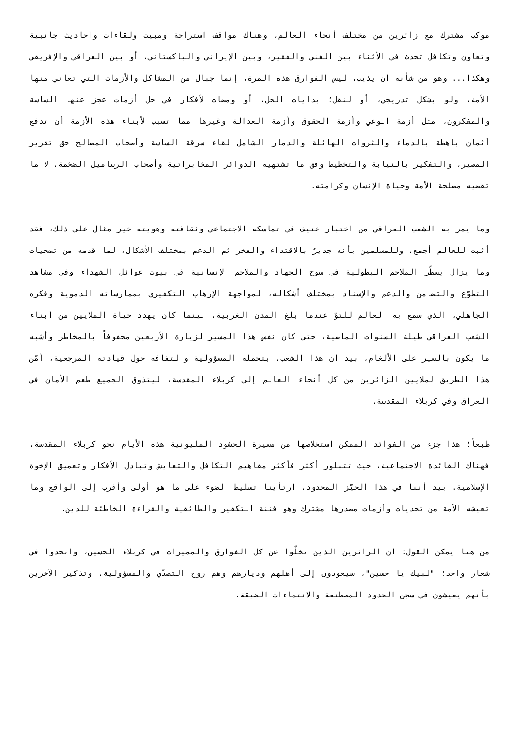موكب مشترك مع زائرين من مختلف أنحاء العالم، وهناك مواقف استراحة ومبيت ولقاءات وأحاديث جانبية وتعاون وتكافل تحدث في الأثناء بين الغني والفقير، وبين الإيراني والباكستاني، أو بين العراقي والإفريقي وهكذا... وهو من شأنه أن يذيب، ليس الفوارق هذه المرة، إنما جبال من المشاكل والأزمات التي تعاني منها الأمة، ولو بشكل تدريجي، أو لنقل؛ بدايات الحل، أو ومضات لأفكار في حل أزمات عجز عنها الساسة والمفكرون، مثل أزمة الوعي وأزمة الحقوق وأزمة العدالة وغيرها مما تسبب لأبناء هذه الأزمة أن تدفع أثمان باهظة بالدماء والثروات الهائلة والدمار الشامل لقاء سرقة الساسة وأصحاب المصالح حق تقرير المصير، والتفكير بالنيابة والتخطيط وفق ما تشتهيه الدوائر المخابراتية وأصحاب الرساميل الضخمة، لا ما تقضيه مصلحة الأمة وحياة الإنسان وكرامته.
وما يمر به الشعب العراقي من اختبار عنيف في تماسكه الاجتماعي وثقافته وهويته خير مثال على ذلك، فقد أثبت للعالم أجمع، وللمسلمين بأنه جديرٌ بالاقتداء والفخر ثم الدعم بمختلف الأشكال، لما قدمه من تضحيات وما يزال يسطّر الملاحم البطولية في سوح الجهاد والملاحم الإنسانية في بيوت عوائل الشهداء وفي مشاهد التطوّع والتضامن والدعم والإسناد بمختلف أشكاله، لمواجهة الإرهاب التكفيري بممارساته الدموية وفكره الجاهلي، الذي سمع به العالم للتوّ عندما بلغ المدن الغربية، بينما كان يهدد حياة الملايين من أبناء الشعب العراقي طيلة السنوات الماضية، حتى كان نفس هذا المسير لزيارة الأربعين محفوفاً بالمخاطر وأشبه ما يكون بالسير على الألغام، بيد أن هذا الشعب، بتحمله المسؤولية والتفافه حول قيادته المرجعية، أمّن هذا الطريق لملايين الزائرين من كل أنحاء العالم إلى كربلاء المقدسة، ليتذوق الجميع طعم الأمان في العراق وفي كربلاء المقدسة.
طبعاً؛ هذا جزء من الفوائد الممكن استخلاصها من مسيرة الحشود المليونية هذه الأيام نحو كربلاء المقدسة، فهناك الفائدة الاجتماعية، حيث تتبلور أكثر فأكثر مفاهيم التكافل والتعايش وتبادل الأفكار وتعميق الإخوة الإسلامية. بيد أننا في هذا الحيّز المحدود، ارتأينا تسليط الضوء على ما هو أولى وأقرب إلى الواقع وما تعيشه الأمة من تحديات وأزمات مصدرها مشترك وهو فتنة التكفير والطائفية والقراءة الخاطئة للدين.
من هنا يمكن القول: أن الزائرين الذين تخلّوا عن كل الفوارق والمميزات في كربلاء الحسين، واتحدوا في شعار واحد؛ "لبيك يا حسين"، سيعودون إلى أهلهم وديارهم وهم روح التصدّي والمسؤولية، وتذكير الآخرين بأنهم يعيشون في سجن الحدود المصطنعة والانتماءات الضيقة.